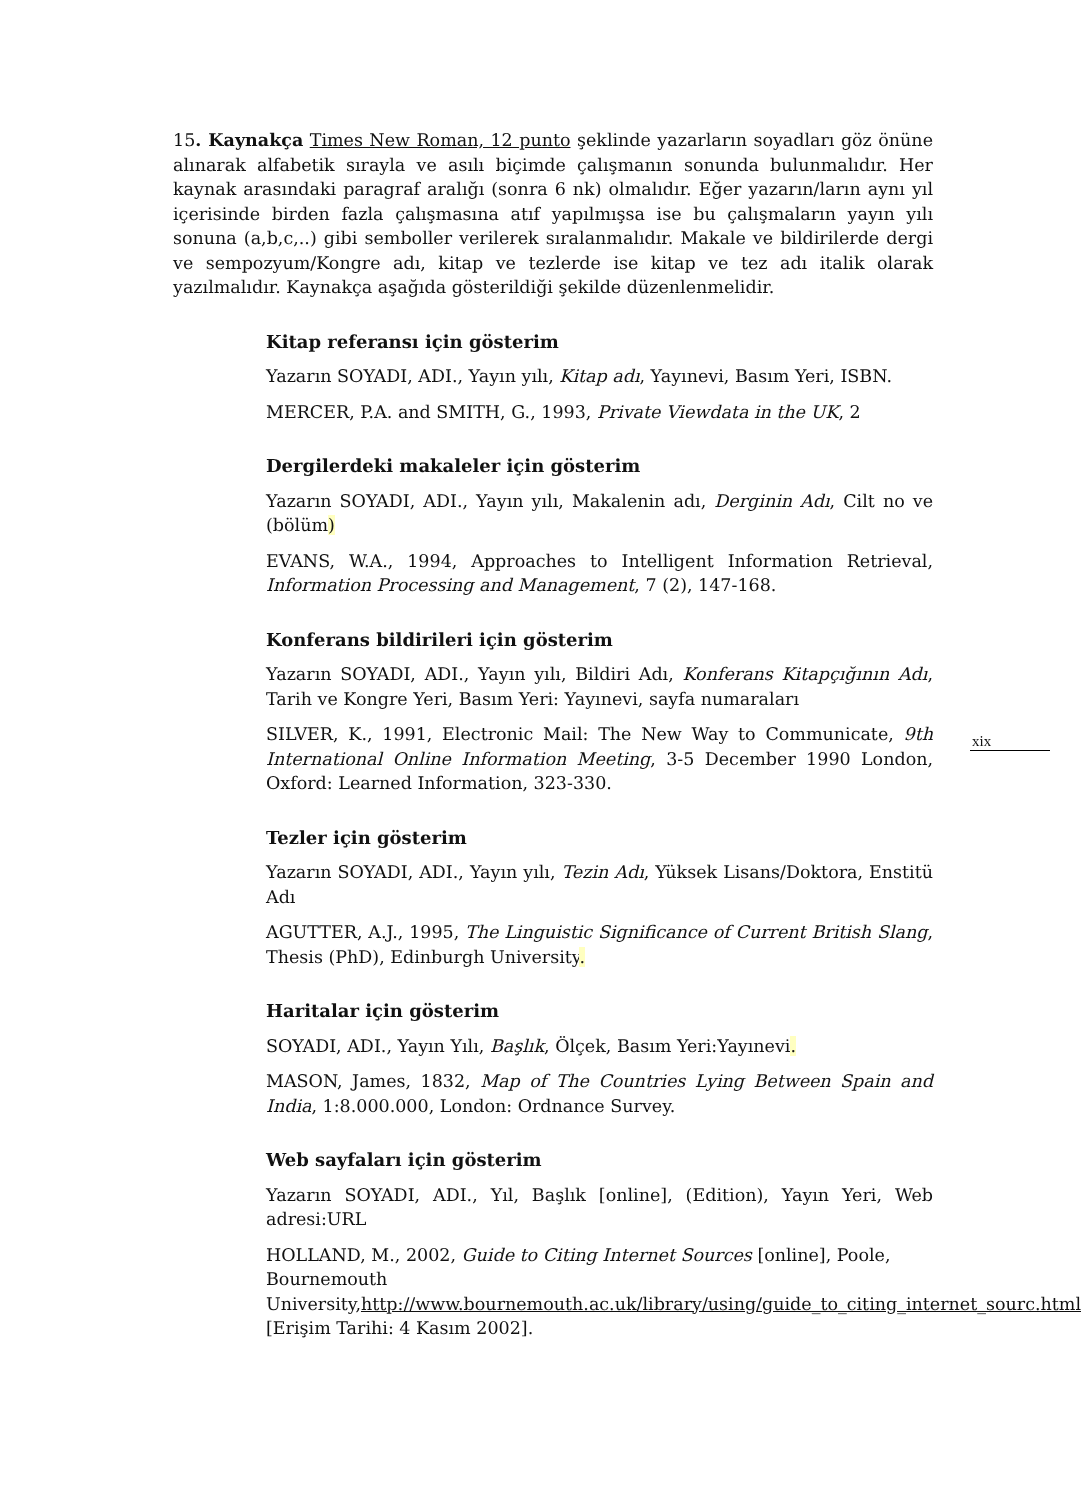15. Kaynakça Times New Roman, 12 punto şeklinde yazarların soyadları göz önüne alınarak alfabetik sırayla ve asılı biçimde çalışmanın sonunda bulunmalıdır. Her kaynak arasındaki paragraf aralığı (sonra 6 nk) olmalıdır. Eğer yazarın/ların aynı yıl içerisinde birden fazla çalışmasına atıf yapılmışsa ise bu çalışmaların yayın yılı sonuna (a,b,c,..) gibi semboller verilerek sıralanmalıdır. Makale ve bildirilerde dergi ve sempozyum/Kongre adı, kitap ve tezlerde ise kitap ve tez adı italik olarak yazılmalıdır. Kaynakça aşağıda gösterildiği şekilde düzenlenmelidir.
Kitap referansı için gösterim
Yazarın SOYADI, ADI., Yayın yılı, Kitap adı, Yayınevi, Basım Yeri, ISBN.
MERCER, P.A. and SMITH, G., 1993, Private Viewdata in the UK, 2
Dergilerdeki makaleler için gösterim
Yazarın SOYADI, ADI., Yayın yılı, Makalenin adı, Derginin Adı, Cilt no ve (bölüm)
EVANS, W.A., 1994, Approaches to Intelligent Information Retrieval, Information Processing and Management, 7 (2), 147-168.
Konferans bildirileri için gösterim
Yazarın SOYADI, ADI., Yayın yılı, Bildiri Adı, Konferans Kitapçığının Adı, Tarih ve Kongre Yeri, Basım Yeri: Yayınevi, sayfa numaraları
SILVER, K., 1991, Electronic Mail: The New Way to Communicate, 9th International Online Information Meeting, 3-5 December 1990 London, Oxford: Learned Information, 323-330.
Tezler için gösterim
Yazarın SOYADI, ADI., Yayın yılı, Tezin Adı, Yüksek Lisans/Doktora, Enstitü Adı
AGUTTER, A.J., 1995, The Linguistic Significance of Current British Slang, Thesis (PhD), Edinburgh University.
Haritalar için gösterim
SOYADI, ADI., Yayın Yılı, Başlık, Ölçek, Basım Yeri:Yayınevi.
MASON, James, 1832, Map of The Countries Lying Between Spain and India, 1:8.000.000, London: Ordnance Survey.
Web sayfaları için gösterim
Yazarın SOYADI, ADI., Yıl, Başlık [online], (Edition), Yayın Yeri, Web adresi:URL
HOLLAND, M., 2002, Guide to Citing Internet Sources [online], Poole, Bournemouth University,http://www.bournemouth.ac.uk/library/using/guide_to_citing_internet_sourc.html [Erişim Tarihi: 4 Kasım 2002].
xix